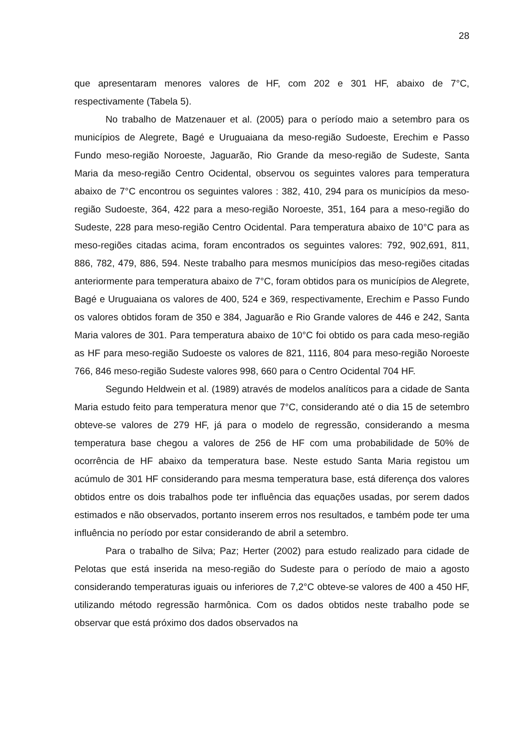28
que apresentaram menores valores de HF, com 202 e 301 HF, abaixo de 7°C, respectivamente (Tabela 5).
No trabalho de Matzenauer et al. (2005) para o período maio a setembro para os municípios de Alegrete, Bagé e Uruguaiana da meso-região Sudoeste, Erechim e Passo Fundo meso-região Noroeste, Jaguarão, Rio Grande da meso-região de Sudeste, Santa Maria da meso-região Centro Ocidental, observou os seguintes valores para temperatura abaixo de 7°C encontrou os seguintes valores : 382, 410, 294 para os municípios da meso-região Sudoeste, 364, 422 para a meso-região Noroeste, 351, 164 para a meso-região do Sudeste, 228 para meso-região Centro Ocidental. Para temperatura abaixo de 10°C para as meso-regiões citadas acima, foram encontrados os seguintes valores: 792, 902,691, 811, 886, 782, 479, 886, 594. Neste trabalho para mesmos municípios das meso-regiões citadas anteriormente para temperatura abaixo de 7°C, foram obtidos para os municípios de Alegrete, Bagé e Uruguaiana os valores de 400, 524 e 369, respectivamente, Erechim e Passo Fundo os valores obtidos foram de 350 e 384, Jaguarão e Rio Grande valores de 446 e 242, Santa Maria valores de 301. Para temperatura abaixo de 10°C foi obtido os para cada meso-região as HF para meso-região Sudoeste os valores de 821, 1116, 804 para meso-região Noroeste 766, 846 meso-região Sudeste valores 998, 660 para o Centro Ocidental 704 HF.
Segundo Heldwein et al. (1989) através de modelos analíticos para a cidade de Santa Maria estudo feito para temperatura menor que 7°C, considerando até o dia 15 de setembro obteve-se valores de 279 HF, já para o modelo de regressão, considerando a mesma temperatura base chegou a valores de 256 de HF com uma probabilidade de 50% de ocorrência de HF abaixo da temperatura base. Neste estudo Santa Maria registou um acúmulo de 301 HF considerando para mesma temperatura base, está diferença dos valores obtidos entre os dois trabalhos pode ter influência das equações usadas, por serem dados estimados e não observados, portanto inserem erros nos resultados, e também pode ter uma influência no período por estar considerando de abril a setembro.
Para o trabalho de Silva; Paz; Herter (2002) para estudo realizado para cidade de Pelotas que está inserida na meso-região do Sudeste para o período de maio a agosto considerando temperaturas iguais ou inferiores de 7,2°C obteve-se valores de 400 a 450 HF, utilizando método regressão harmônica. Com os dados obtidos neste trabalho pode se observar que está próximo dos dados observados na